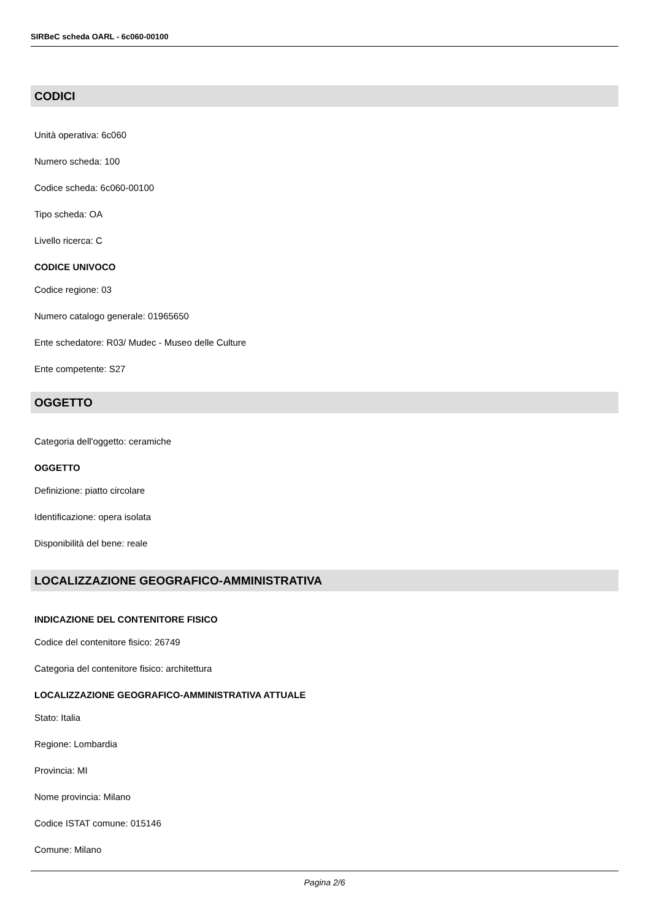SIRBeC scheda OARL - 6c060-00100
CODICI
Unità operativa: 6c060
Numero scheda: 100
Codice scheda: 6c060-00100
Tipo scheda: OA
Livello ricerca: C
CODICE UNIVOCO
Codice regione: 03
Numero catalogo generale: 01965650
Ente schedatore: R03/ Mudec - Museo delle Culture
Ente competente: S27
OGGETTO
Categoria dell'oggetto: ceramiche
OGGETTO
Definizione: piatto circolare
Identificazione: opera isolata
Disponibilità del bene: reale
LOCALIZZAZIONE GEOGRAFICO-AMMINISTRATIVA
INDICAZIONE DEL CONTENITORE FISICO
Codice del contenitore fisico: 26749
Categoria del contenitore fisico: architettura
LOCALIZZAZIONE GEOGRAFICO-AMMINISTRATIVA ATTUALE
Stato: Italia
Regione: Lombardia
Provincia: MI
Nome provincia: Milano
Codice ISTAT comune: 015146
Comune: Milano
Pagina 2/6